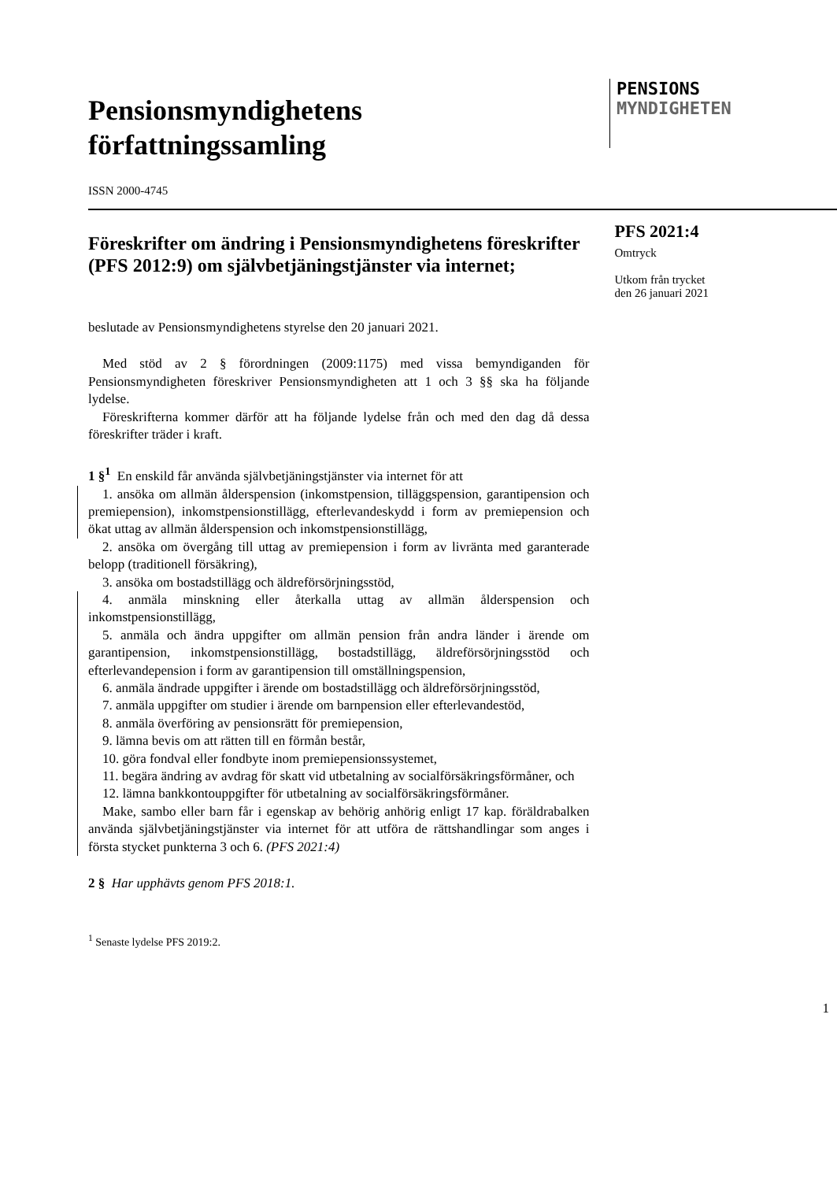Pensionsmyndighetens
författningssamling
PENSIONS
MYNDIGHETEN
ISSN 2000-4745
Föreskrifter om ändring i Pensionsmyndighetens föreskrifter (PFS 2012:9) om självbetjäningstjänster via internet;
beslutade av Pensionsmyndighetens styrelse den 20 januari 2021.
Med stöd av 2 § förordningen (2009:1175) med vissa bemyndiganden för Pensionsmyndigheten föreskriver Pensionsmyndigheten att 1 och 3 §§ ska ha följande lydelse.
Föreskrifterna kommer därför att ha följande lydelse från och med den dag då dessa föreskrifter träder i kraft.
1 §<sup>1</sup> En enskild får använda självbetjäningstjänster via internet för att
1. ansöka om allmän ålderspension (inkomstpension, tilläggspension, garantipension och premiepension), inkomstpensionstillägg, efterlevandeskydd i form av premiepension och ökat uttag av allmän ålderspension och inkomstpensionstillägg,
2. ansöka om övergång till uttag av premiepension i form av livränta med garanterade belopp (traditionell försäkring),
3. ansöka om bostadstillägg och äldreförsörjningsstöd,
4. anmäla minskning eller återkalla uttag av allmän ålderspension och inkomstpensionstillägg,
5. anmäla och ändra uppgifter om allmän pension från andra länder i ärende om garantipension, inkomstpensionstillägg, bostadstillägg, äldreförsörjningsstöd och efterlevandepension i form av garantipension till omställningspension,
6. anmäla ändrade uppgifter i ärende om bostadstillägg och äldreförsörjningsstöd,
7. anmäla uppgifter om studier i ärende om barnpension eller efterlevandestöd,
8. anmäla överföring av pensionsrätt för premiepension,
9. lämna bevis om att rätten till en förmån består,
10. göra fondval eller fondbyte inom premiepensionssystemet,
11. begära ändring av avdrag för skatt vid utbetalning av socialförsäkringsförmåner, och
12. lämna bankkontouppgifter för utbetalning av socialförsäkringsförmåner.
Make, sambo eller barn får i egenskap av behörig anhörig enligt 17 kap. föräldrabalken använda självbetjäningstjänster via internet för att utföra de rättshandlingar som anges i första stycket punkterna 3 och 6. (PFS 2021:4)
2 § Har upphävts genom PFS 2018:1.
<sup>1</sup> Senaste lydelse PFS 2019:2.
PFS 2021:4
Omtryck
Utkom från trycket
den 26 januari 2021
1